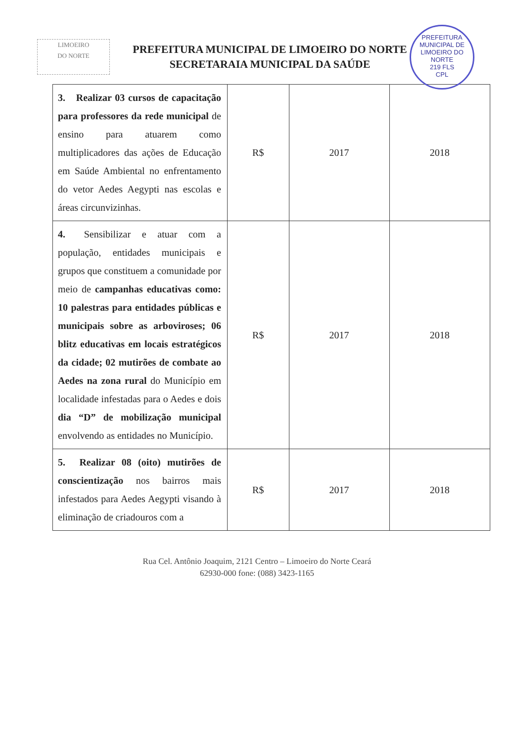LIMOEIRO
DO NORTE
PREFEITURA MUNICIPAL DE LIMOEIRO DO NORTE
SECRETARAIA MUNICIPAL DA SAÚDE
PREFEITURA MUNICIPAL DE LIMOEIRO DO NORTE
219 FLS
CPL
| 3. Realizar 03 cursos de capacitação para professores da rede municipal de ensino para atuarem como multiplicadores das ações de Educação em Saúde Ambiental no enfrentamento do vetor Aedes Aegypti nas escolas e áreas circunvizinhas. | R$ | 2017 | 2018 |
| 4. Sensibilizar e atuar com a população, entidades municipais e grupos que constituem a comunidade por meio de campanhas educativas como: 10 palestras para entidades públicas e municipais sobre as arboviroses; 06 blitz educativas em locais estratégicos da cidade; 02 mutirões de combate ao Aedes na zona rural do Município em localidade infestadas para o Aedes e dois dia “D” de mobilização municipal envolvendo as entidades no Município. | R$ | 2017 | 2018 |
| 5. Realizar 08 (oito) mutirões de conscientização nos bairros mais infestados para Aedes Aegypti visando à eliminação de criadouros com a | R$ | 2017 | 2018 |
Rua Cel. Antônio Joaquim, 2121 Centro – Limoeiro do Norte Ceará
62930-000 fone: (088) 3423-1165